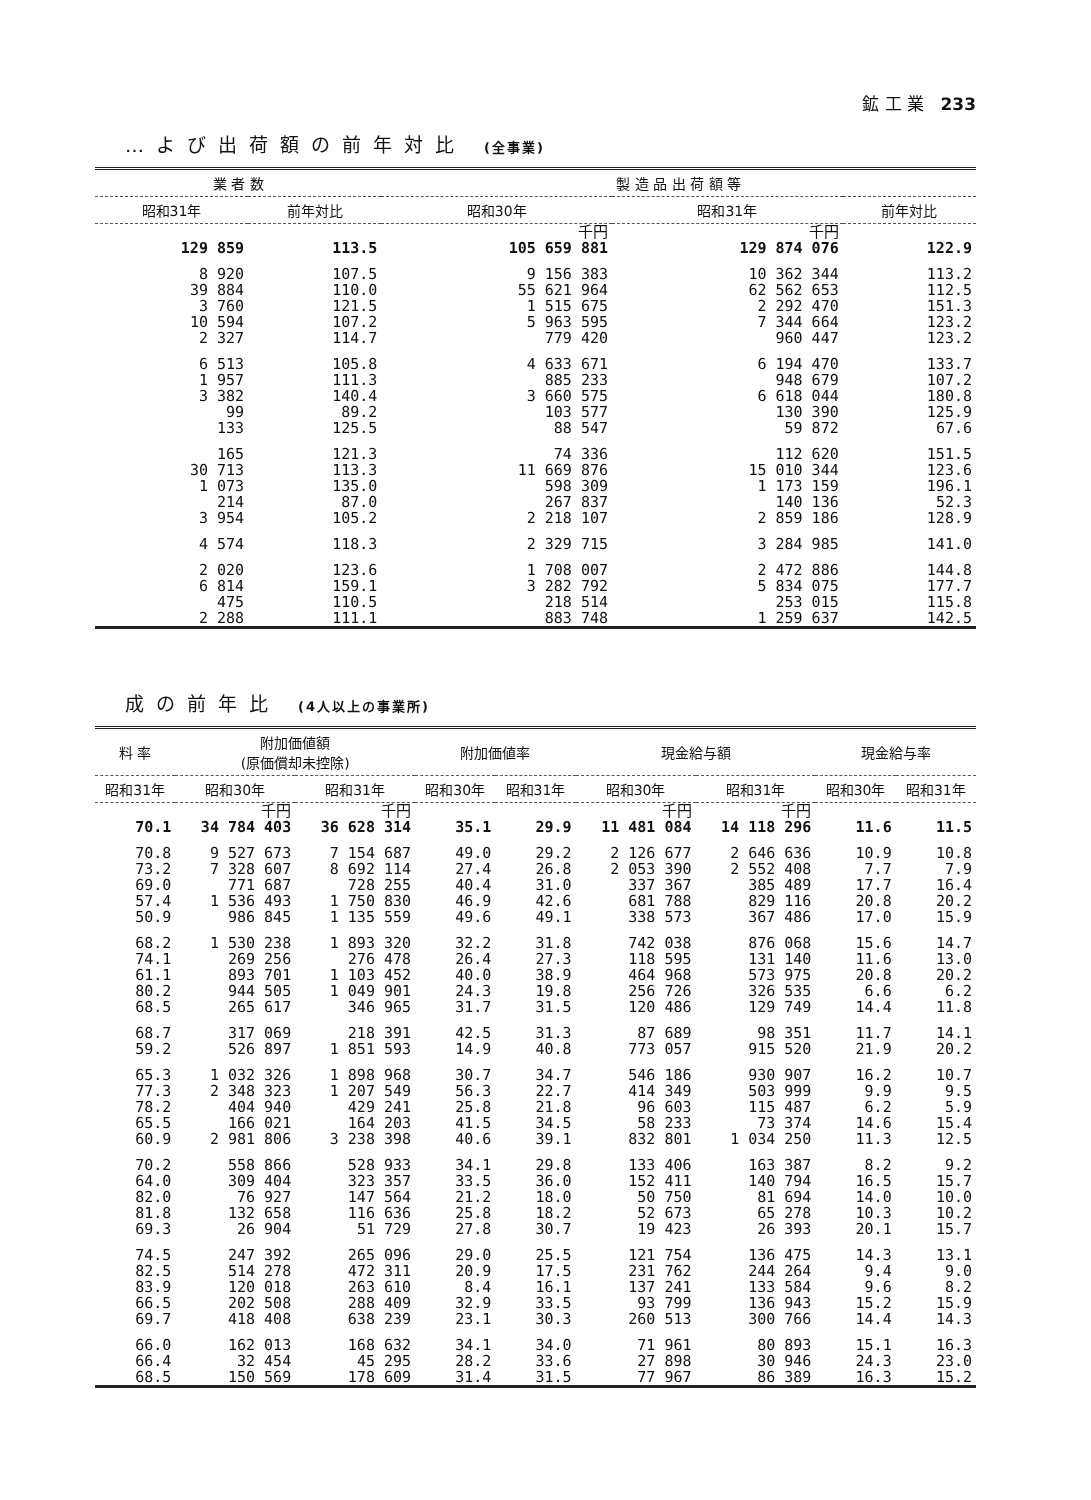鉱 工 業 233
…よび出荷額の前年対比 (全事業)
| 業 者 数 | | 製 造 品 出 荷 額 等 | | |
| --- | --- | --- | --- | --- |
| 昭和31年 | 前年対比 | 昭和30年 | 昭和31年 | 前年対比 |
| | | 千円 | 千円 | |
| 129 859 | 113.5 | 105 659 881 | 129 874 076 | 122.9 |
| 8 920 | 107.5 | 9 156 383 | 10 362 344 | 113.2 |
| 39 884 | 110.0 | 55 621 964 | 62 562 653 | 112.5 |
| 3 760 | 121.5 | 1 515 675 | 2 292 470 | 151.3 |
| 10 594 | 107.2 | 5 963 595 | 7 344 664 | 123.2 |
| 2 327 | 114.7 | 779 420 | 960 447 | 123.2 |
| 6 513 | 105.8 | 4 633 671 | 6 194 470 | 133.7 |
| 1 957 | 111.3 | 885 233 | 948 679 | 107.2 |
| 3 382 | 140.4 | 3 660 575 | 6 618 044 | 180.8 |
| 99 | 89.2 | 103 577 | 130 390 | 125.9 |
| 133 | 125.5 | 88 547 | 59 872 | 67.6 |
| 165 | 121.3 | 74 336 | 112 620 | 151.5 |
| 30 713 | 113.3 | 11 669 876 | 15 010 344 | 123.6 |
| 1 073 | 135.0 | 598 309 | 1 173 159 | 196.1 |
| 214 | 87.0 | 267 837 | 140 136 | 52.3 |
| 3 954 | 105.2 | 2 218 107 | 2 859 186 | 128.9 |
| 4 574 | 118.3 | 2 329 715 | 3 284 985 | 141.0 |
| 2 020 | 123.6 | 1 708 007 | 2 472 886 | 144.8 |
| 6 814 | 159.1 | 3 282 792 | 5 834 075 | 177.7 |
| 475 | 110.5 | 218 514 | 253 015 | 115.8 |
| 2 288 | 111.1 | 883 748 | 1 259 637 | 142.5 |
成の前年比 (4人以上の事業所)
| 料 率 | 附加価値額 (原価償却未控除) | | 附加価値率 | | 現金給与額 | | 現金給与率 | |
| --- | --- | --- | --- | --- | --- | --- | --- | --- |
| 昭和31年 | 昭和30年 | 昭和31年 | 昭和30年 | 昭和31年 | 昭和30年 | 昭和31年 | 昭和30年 | 昭和31年 |
| | 千円 | 千円 | | | 千円 | 千円 | | |
| 70.1 | 34 784 403 | 36 628 314 | 35.1 | 29.9 | 11 481 084 | 14 118 296 | 11.6 | 11.5 |
| 70.8 | 9 527 673 | 7 154 687 | 49.0 | 29.2 | 2 126 677 | 2 646 636 | 10.9 | 10.8 |
| 73.2 | 7 328 607 | 8 692 114 | 27.4 | 26.8 | 2 053 390 | 2 552 408 | 7.7 | 7.9 |
| 69.0 | 771 687 | 728 255 | 40.4 | 31.0 | 337 367 | 385 489 | 17.7 | 16.4 |
| 57.4 | 1 536 493 | 1 750 830 | 46.9 | 42.6 | 681 788 | 829 116 | 20.8 | 20.2 |
| 50.9 | 986 845 | 1 135 559 | 49.6 | 49.1 | 338 573 | 367 486 | 17.0 | 15.9 |
| 68.2 | 1 530 238 | 1 893 320 | 32.2 | 31.8 | 742 038 | 876 068 | 15.6 | 14.7 |
| 74.1 | 269 256 | 276 478 | 26.4 | 27.3 | 118 595 | 131 140 | 11.6 | 13.0 |
| 61.1 | 893 701 | 1 103 452 | 40.0 | 38.9 | 464 968 | 573 975 | 20.8 | 20.2 |
| 80.2 | 944 505 | 1 049 901 | 24.3 | 19.8 | 256 726 | 326 535 | 6.6 | 6.2 |
| 68.5 | 265 617 | 346 965 | 31.7 | 31.5 | 120 486 | 129 749 | 14.4 | 11.8 |
| 68.7 | 317 069 | 218 391 | 42.5 | 31.3 | 87 689 | 98 351 | 11.7 | 14.1 |
| 59.2 | 526 897 | 1 851 593 | 14.9 | 40.8 | 773 057 | 915 520 | 21.9 | 20.2 |
| 65.3 | 1 032 326 | 1 898 968 | 30.7 | 34.7 | 546 186 | 930 907 | 16.2 | 10.7 |
| 77.3 | 2 348 323 | 1 207 549 | 56.3 | 22.7 | 414 349 | 503 999 | 9.9 | 9.5 |
| 78.2 | 404 940 | 429 241 | 25.8 | 21.8 | 96 603 | 115 487 | 6.2 | 5.9 |
| 65.5 | 166 021 | 164 203 | 41.5 | 34.5 | 58 233 | 73 374 | 14.6 | 15.4 |
| 60.9 | 2 981 806 | 3 238 398 | 40.6 | 39.1 | 832 801 | 1 034 250 | 11.3 | 12.5 |
| 70.2 | 558 866 | 528 933 | 34.1 | 29.8 | 133 406 | 163 387 | 8.2 | 9.2 |
| 64.0 | 309 404 | 323 357 | 33.5 | 36.0 | 152 411 | 140 794 | 16.5 | 15.7 |
| 82.0 | 76 927 | 147 564 | 21.2 | 18.0 | 50 750 | 81 694 | 14.0 | 10.0 |
| 81.8 | 132 658 | 116 636 | 25.8 | 18.2 | 52 673 | 65 278 | 10.3 | 10.2 |
| 69.3 | 26 904 | 51 729 | 27.8 | 30.7 | 19 423 | 26 393 | 20.1 | 15.7 |
| 74.5 | 247 392 | 265 096 | 29.0 | 25.5 | 121 754 | 136 475 | 14.3 | 13.1 |
| 82.5 | 514 278 | 472 311 | 20.9 | 17.5 | 231 762 | 244 264 | 9.4 | 9.0 |
| 83.9 | 120 018 | 263 610 | 8.4 | 16.1 | 137 241 | 133 584 | 9.6 | 8.2 |
| 66.5 | 202 508 | 288 409 | 32.9 | 33.5 | 93 799 | 136 943 | 15.2 | 15.9 |
| 69.7 | 418 408 | 638 239 | 23.1 | 30.3 | 260 513 | 300 766 | 14.4 | 14.3 |
| 66.0 | 162 013 | 168 632 | 34.1 | 34.0 | 71 961 | 80 893 | 15.1 | 16.3 |
| 66.4 | 32 454 | 45 295 | 28.2 | 33.6 | 27 898 | 30 946 | 24.3 | 23.0 |
| 68.5 | 150 569 | 178 609 | 31.4 | 31.5 | 77 967 | 86 389 | 16.3 | 15.2 |